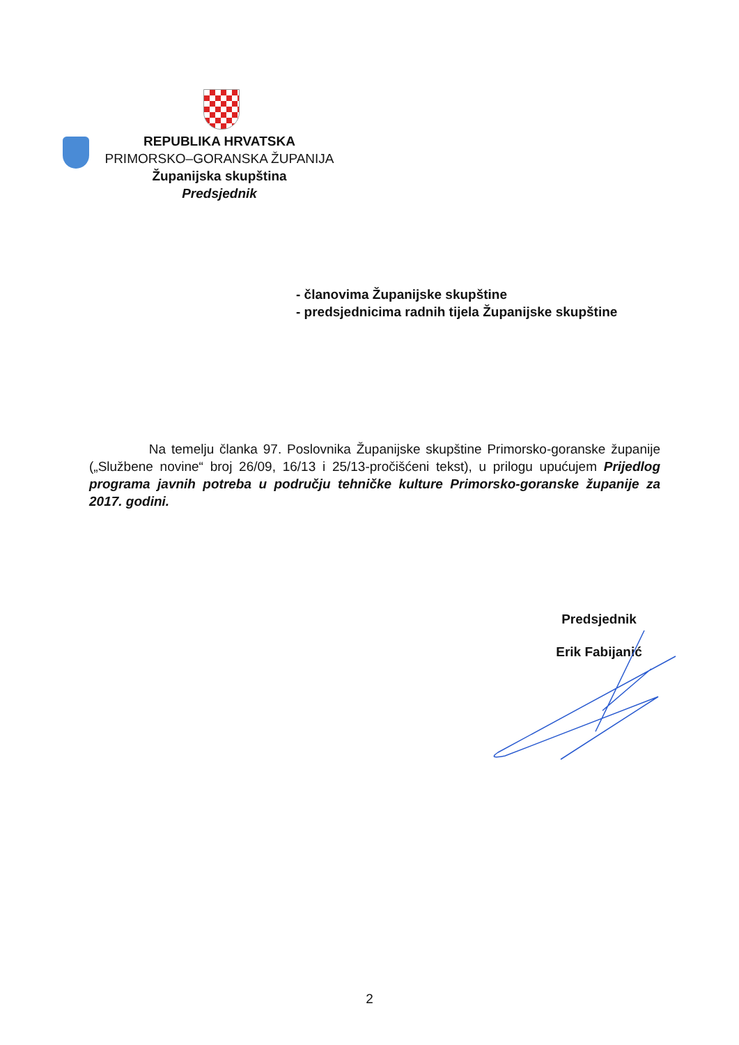REPUBLIKA HRVATSKA
PRIMORSKO–GORANSKA ŽUPANIJA
Županijska skupština
Predsjednik
- članovima Županijske skupštine
- predsjednicima radnih tijela Županijske skupštine
Na temelju članka 97. Poslovnika Županijske skupštine Primorsko-goranske županije („Službene novine“ broj 26/09, 16/13 i 25/13-pročišćeni tekst), u prilogu upućujem Prijedlog programa javnih potreba u području tehničke kulture Primorsko-goranske županije za 2017. godini.
Predsjednik
Erik Fabijanić
2